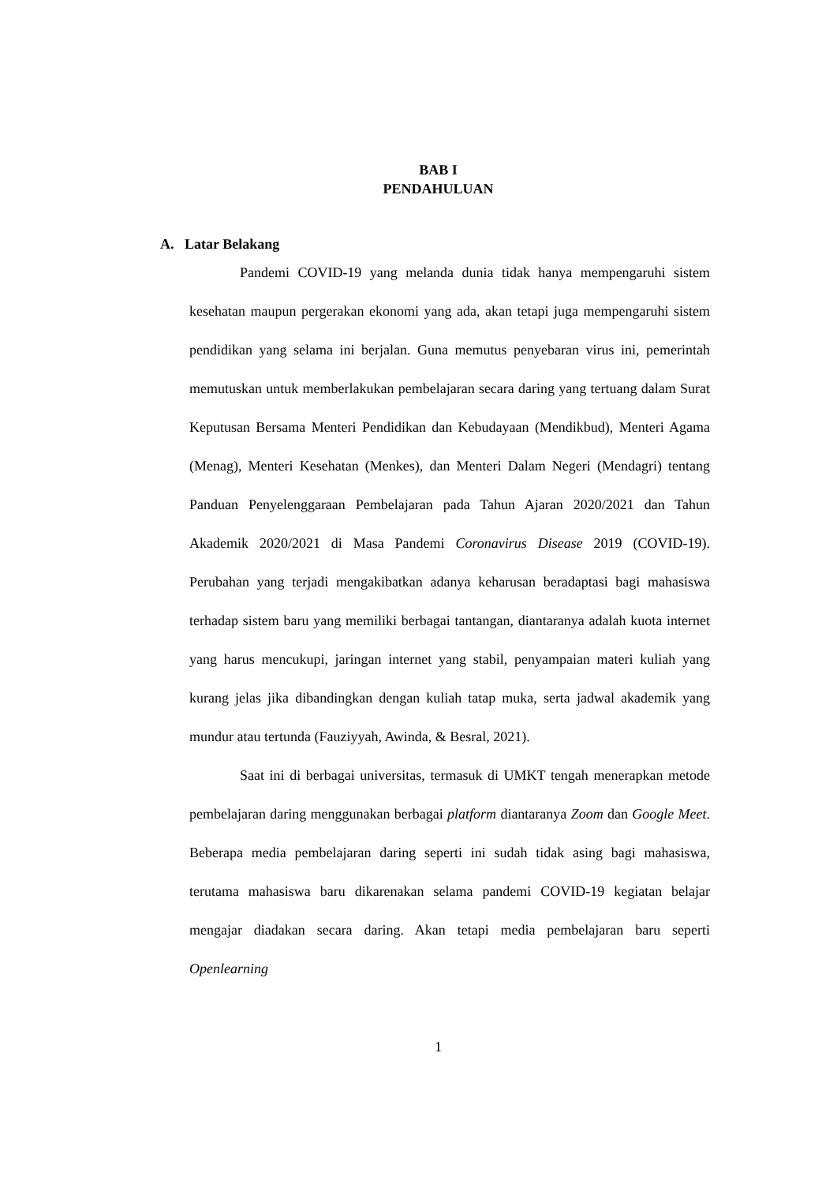BAB I
PENDAHULUAN
A. Latar Belakang
Pandemi COVID-19 yang melanda dunia tidak hanya mempengaruhi sistem kesehatan maupun pergerakan ekonomi yang ada, akan tetapi juga mempengaruhi sistem pendidikan yang selama ini berjalan. Guna memutus penyebaran virus ini, pemerintah memutuskan untuk memberlakukan pembelajaran secara daring yang tertuang dalam Surat Keputusan Bersama Menteri Pendidikan dan Kebudayaan (Mendikbud), Menteri Agama (Menag), Menteri Kesehatan (Menkes), dan Menteri Dalam Negeri (Mendagri) tentang Panduan Penyelenggaraan Pembelajaran pada Tahun Ajaran 2020/2021 dan Tahun Akademik 2020/2021 di Masa Pandemi Coronavirus Disease 2019 (COVID-19). Perubahan yang terjadi mengakibatkan adanya keharusan beradaptasi bagi mahasiswa terhadap sistem baru yang memiliki berbagai tantangan, diantaranya adalah kuota internet yang harus mencukupi, jaringan internet yang stabil, penyampaian materi kuliah yang kurang jelas jika dibandingkan dengan kuliah tatap muka, serta jadwal akademik yang mundur atau tertunda (Fauziyyah, Awinda, & Besral, 2021).
Saat ini di berbagai universitas, termasuk di UMKT tengah menerapkan metode pembelajaran daring menggunakan berbagai platform diantaranya Zoom dan Google Meet. Beberapa media pembelajaran daring seperti ini sudah tidak asing bagi mahasiswa, terutama mahasiswa baru dikarenakan selama pandemi COVID-19 kegiatan belajar mengajar diadakan secara daring. Akan tetapi media pembelajaran baru seperti Openlearning
1